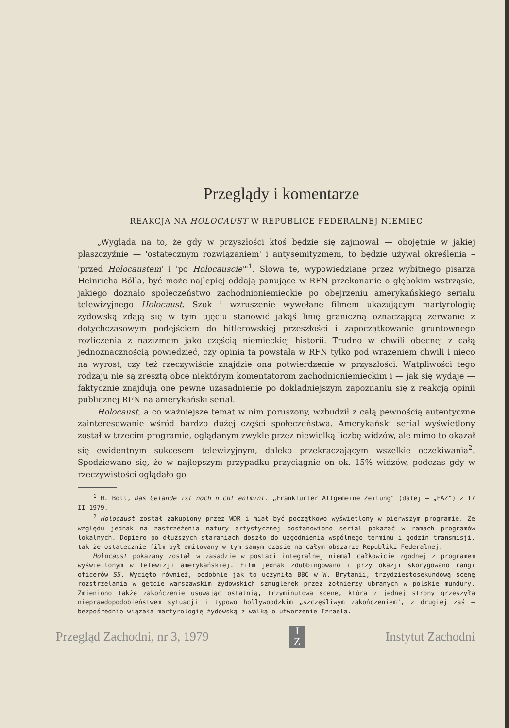Przeglądy i komentarze
REAKCJA NA HOLOCAUST W REPUBLICE FEDERALNEJ NIEMIEC
„Wygląda na to, że gdy w przyszłości ktoś będzie się zajmował — obojętnie w jakiej płaszczyźnie — 'ostatecznym rozwiązaniem' i antysemityzmem, to będzie używał określenia – 'przed Holocaustem' i 'po Holocauscie'"<sup>1</sup>. Słowa te, wypowiedziane przez wybitnego pisarza Heinricha Bölla, być może najlepiej oddają panujące w RFN przekonanie o głębokim wstrząsie, jakiego doznało społeczeństwo zachodnioniemieckie po obejrzeniu amerykańskiego serialu telewizyjnego Holocaust. Szok i wzruszenie wywołane filmem ukazującym martyrologię żydowską zdają się w tym ujęciu stanowić jakąś linię graniczną oznaczającą zerwanie z dotychczasowym podejściem do hitlerowskiej przeszłości i zapoczątkowanie gruntownego rozliczenia z nazizmem jako częścią niemieckiej historii. Trudno w chwili obecnej z całą jednoznacznością powiedzieć, czy opinia ta powstała w RFN tylko pod wrażeniem chwili i nieco na wyrost, czy też rzeczywiście znajdzie ona potwierdzenie w przyszłości. Wątpliwości tego rodzaju nie są zresztą obce niektórym komentatorom zachodnioniemieckim i — jak się wydaje — faktycznie znajdują one pewne uzasadnienie po dokładniejszym zapoznaniu się z reakcją opinii publicznej RFN na amerykański serial.
Holocaust, a co ważniejsze temat w nim poruszony, wzbudził z całą pewnością autentyczne zainteresowanie wśród bardzo dużej części społeczeństwa. Amerykański serial wyświetlony został w trzecim programie, oglądanym zwykle przez niewielką liczbę widzów, ale mimo to okazał się ewidentnym sukcesem telewizyjnym, daleko przekraczającym wszelkie oczekiwania<sup>2</sup>. Spodziewano się, że w najlepszym przypadku przyciągnie on ok. 15% widzów, podczas gdy w rzeczywistości oglądało go
<sup>1</sup> H. Böll, Das Gelände ist noch nicht entmint. „Frankfurter Allgemeine Zeitung" (dalej — „FAZ") z 17 II 1979.
<sup>2</sup> Holocaust został zakupiony przez WDR i miał być początkowo wyświetlony w pierwszym programie. Ze względu jednak na zastrzeżenia natury artystycznej postanowiono serial pokazać w ramach programów lokalnych. Dopiero po dłuższych staraniach doszło do uzgodnienia wspólnego terminu i godzin transmisji, tak że ostatecznie film był emitowany w tym samym czasie na całym obszarze Republiki Federalnej.
Holocaust pokazany został w zasadzie w postaci integralnej niemal całkowicie zgodnej z programem wyświetlonym w telewizji amerykańskiej. Film jednak zdubbingowano i przy okazji skorygowano rangi oficerów SS. Wycięto również, podobnie jak to uczyniła BBC w W. Brytanii, trzydziestosekundową scenę rozstrzelania w getcie warszawskim żydowskich szmuglerek przez żołnierzy ubranych w polskie mundury. Zmieniono także zakończenie usuwając ostatnią, trzyminutową scenę, która z jednej strony grzeszyła nieprawdopodobieństwem sytuacji i typowo hollywoodzkim „szczęśliwym zakończeniem", z drugiej zaś — bezpośrednio wiązała martyrologię żydowską z walką o utworzenie Izraela.
Przegląd Zachodni, nr 3, 1979
I
Z
Instytut Zachodni